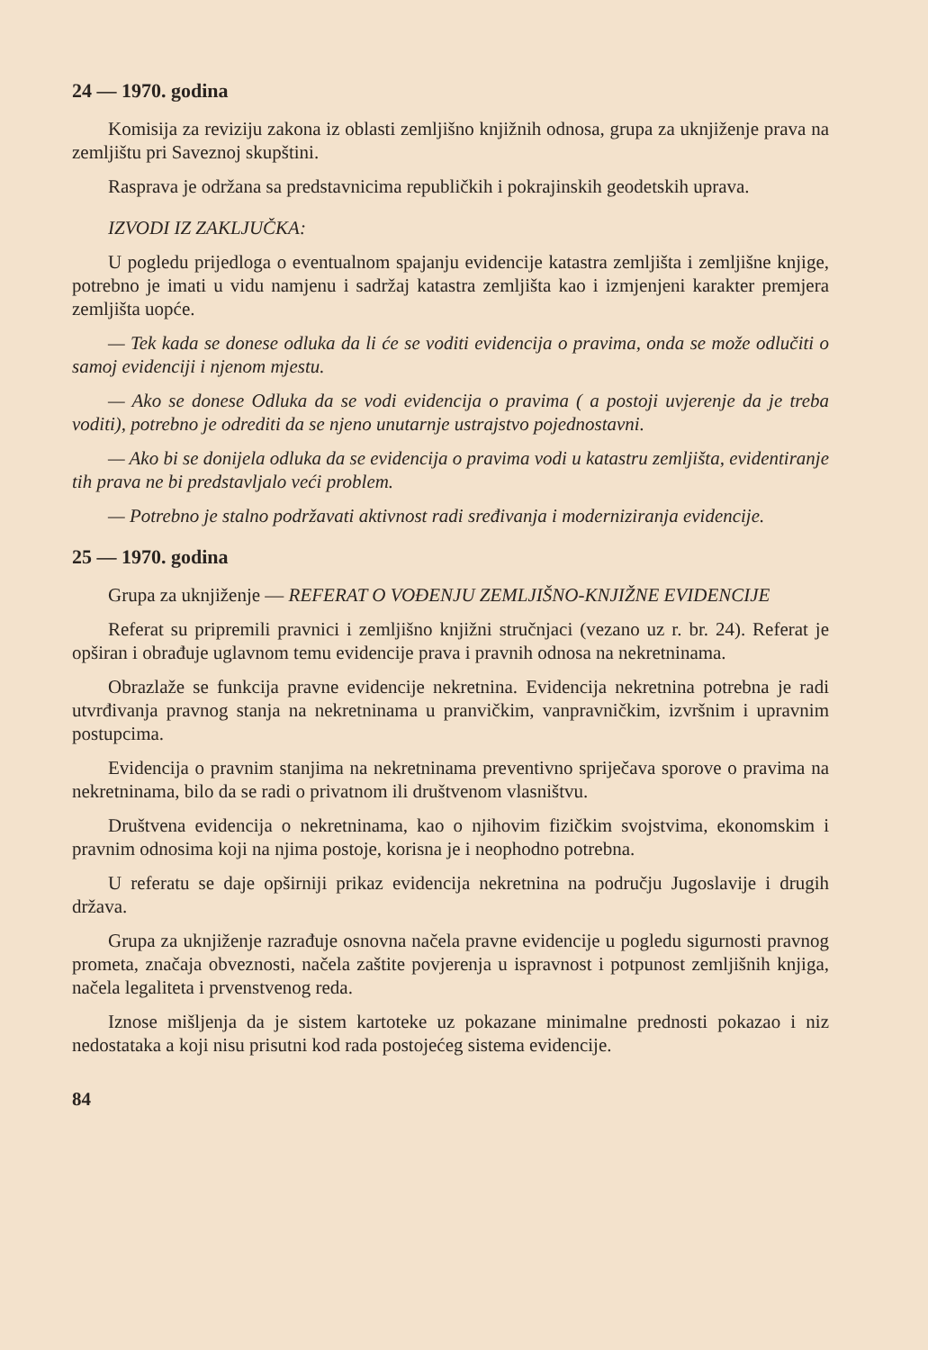24 — 1970. godina
Komisija za reviziju zakona iz oblasti zemljišno knjižnih odnosa, grupa za uknjiženje prava na zemljištu pri Saveznoj skupštini.
Rasprava je održana sa predstavnicima republičkih i pokrajinskih geodetskih uprava.
IZVODI IZ ZAKLJUČKA:
U pogledu prijedloga o eventualnom spajanju evidencije katastra zemljišta i zemljišne knjige, potrebno je imati u vidu namjenu i sadržaj katastra zemljišta kao i izmjenjeni karakter premjera zemljišta uopće.
— Tek kada se donese odluka da li će se voditi evidencija o pravima, onda se može odlučiti o samoj evidenciji i njenom mjestu.
— Ako se donese Odluka da se vodi evidencija o pravima ( a postoji uvjerenje da je treba voditi), potrebno je odrediti da se njeno unutarnje ustrajstvo pojednostavni.
— Ako bi se donijela odluka da se evidencija o pravima vodi u katastru zemljišta, evidentiranje tih prava ne bi predstavljalo veći problem.
— Potrebno je stalno podržavati aktivnost radi sređivanja i moderniziranja evidencije.
25 — 1970. godina
Grupa za uknjiženje — REFERAT O VOĐENJU ZEMLJIŠNO-KNJIŽNE EVIDENCIJE
Referat su pripremili pravnici i zemljišno knjižni stručnjaci (vezano uz r. br. 24). Referat je opširan i obrađuje uglavnom temu evidencije prava i pravnih odnosa na nekretninama.
Obrazlaže se funkcija pravne evidencije nekretnina. Evidencija nekretnina potrebna je radi utvrđivanja pravnog stanja na nekretninama u pranvičkim, vanpravničkim, izvršnim i upravnim postupcima.
Evidencija o pravnim stanjima na nekretninama preventivno spriječava sporove o pravima na nekretninama, bilo da se radi o privatnom ili društvenom vlasništvu.
Društvena evidencija o nekretninama, kao o njihovim fizičkim svojstvima, ekonomskim i pravnim odnosima koji na njima postoje, korisna je i neophodno potrebna.
U referatu se daje opširniji prikaz evidencija nekretnina na području Jugoslavije i drugih država.
Grupa za uknjiženje razrađuje osnovna načela pravne evidencije u pogledu sigurnosti pravnog prometa, značaja obveznosti, načela zaštite povjerenja u ispravnost i potpunost zemljišnih knjiga, načela legaliteta i prvenstvenog reda.
Iznose mišljenja da je sistem kartoteke uz pokazane minimalne prednosti pokazao i niz nedostataka a koji nisu prisutni kod rada postojećeg sistema evidencije.
84